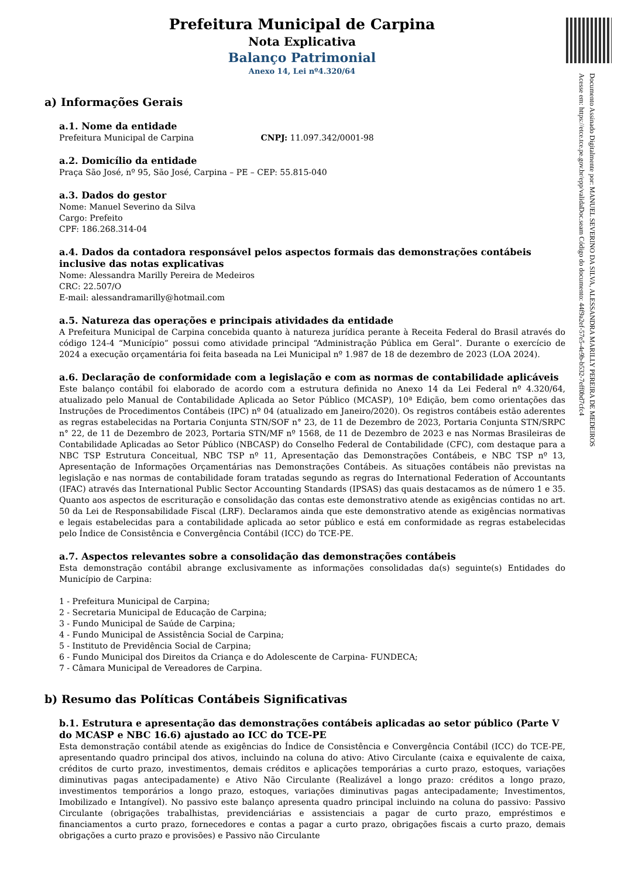Documento Assinado Digitalmente por: MANUEL SEVERINO DA SILVA, ALESSANDRA MARILLY PEREIRA DE MEDEIROS
Acesse em: https://etce.tce.pe.gov.br/epp/validaDoc.seam Código do documento: 44f9a2ef-57e5-4e9b-b532-7eff0bd7cfc4
Prefeitura Municipal de Carpina
Nota Explicativa
Balanço Patrimonial
Anexo 14, Lei nº4.320/64
a) Informações Gerais
a.1. Nome da entidade
Prefeitura Municipal de Carpina CNPJ: 11.097.342/0001-98
a.2. Domicílio da entidade
Praça São José, nº 95, São José, Carpina – PE – CEP: 55.815-040
a.3. Dados do gestor
Nome: Manuel Severino da Silva
Cargo: Prefeito
CPF: 186.268.314-04
a.4. Dados da contadora responsável pelos aspectos formais das demonstrações contábeis inclusive das notas explicativas
Nome: Alessandra Marilly Pereira de Medeiros
CRC: 22.507/O
E-mail: alessandramarilly@hotmail.com
a.5. Natureza das operações e principais atividades da entidade
A Prefeitura Municipal de Carpina concebida quanto à natureza jurídica perante à Receita Federal do Brasil através do código 124-4 “Município” possui como atividade principal “Administração Pública em Geral”. Durante o exercício de 2024 a execução orçamentária foi feita baseada na Lei Municipal nº 1.987 de 18 de dezembro de 2023 (LOA 2024).
a.6. Declaração de conformidade com a legislação e com as normas de contabilidade aplicáveis
Este balanço contábil foi elaborado de acordo com a estrutura definida no Anexo 14 da Lei Federal nº 4.320/64, atualizado pelo Manual de Contabilidade Aplicada ao Setor Público (MCASP), 10ª Edição, bem como orientações das Instruções de Procedimentos Contábeis (IPC) nº 04 (atualizado em Janeiro/2020). Os registros contábeis estão aderentes as regras estabelecidas na Portaria Conjunta STN/SOF n° 23, de 11 de Dezembro de 2023, Portaria Conjunta STN/SRPC n° 22, de 11 de Dezembro de 2023, Portaria STN/MF nº 1568, de 11 de Dezembro de 2023 e nas Normas Brasileiras de Contabilidade Aplicadas ao Setor Público (NBCASP) do Conselho Federal de Contabilidade (CFC), com destaque para a NBC TSP Estrutura Conceitual, NBC TSP nº 11, Apresentação das Demonstrações Contábeis, e NBC TSP nº 13, Apresentação de Informações Orçamentárias nas Demonstrações Contábeis. As situações contábeis não previstas na legislação e nas normas de contabilidade foram tratadas segundo as regras do International Federation of Accountants (IFAC) através das International Public Sector Accounting Standards (IPSAS) das quais destacamos as de número 1 e 35. Quanto aos aspectos de escrituração e consolidação das contas este demonstrativo atende as exigências contidas no art. 50 da Lei de Responsabilidade Fiscal (LRF). Declaramos ainda que este demonstrativo atende as exigências normativas e legais estabelecidas para a contabilidade aplicada ao setor público e está em conformidade as regras estabelecidas pelo Índice de Consistência e Convergência Contábil (ICC) do TCE-PE.
a.7. Aspectos relevantes sobre a consolidação das demonstrações contábeis
Esta demonstração contábil abrange exclusivamente as informações consolidadas da(s) seguinte(s) Entidades do Município de Carpina:
1 - Prefeitura Municipal de Carpina;
2 - Secretaria Municipal de Educação de Carpina;
3 - Fundo Municipal de Saúde de Carpina;
4 - Fundo Municipal de Assistência Social de Carpina;
5 - Instituto de Previdência Social de Carpina;
6 - Fundo Municipal dos Direitos da Criança e do Adolescente de Carpina- FUNDECA;
7 - Câmara Municipal de Vereadores de Carpina.
b) Resumo das Políticas Contábeis Significativas
b.1. Estrutura e apresentação das demonstrações contábeis aplicadas ao setor público (Parte V do MCASP e NBC 16.6) ajustado ao ICC do TCE-PE
Esta demonstração contábil atende as exigências do Índice de Consistência e Convergência Contábil (ICC) do TCE-PE, apresentando quadro principal dos ativos, incluindo na coluna do ativo: Ativo Circulante (caixa e equivalente de caixa, créditos de curto prazo, investimentos, demais créditos e aplicações temporárias a curto prazo, estoques, variações diminutivas pagas antecipadamente) e Ativo Não Circulante (Realizável a longo prazo: créditos a longo prazo, investimentos temporários a longo prazo, estoques, variações diminutivas pagas antecipadamente; Investimentos, Imobilizado e Intangível). No passivo este balanço apresenta quadro principal incluindo na coluna do passivo: Passivo Circulante (obrigações trabalhistas, previdenciárias e assistenciais a pagar de curto prazo, empréstimos e financiamentos a curto prazo, fornecedores e contas a pagar a curto prazo, obrigações fiscais a curto prazo, demais obrigações a curto prazo e provisões) e Passivo não Circulante